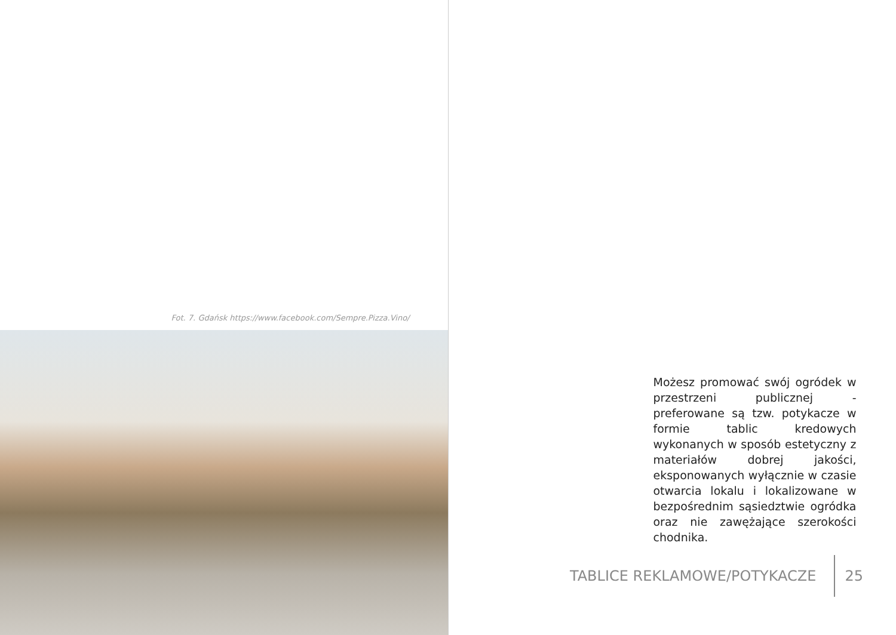Fot. 7. Gdańsk https://www.facebook.com/Sempre.Pizza.Vino/
Możesz promować swój ogródek w przestrzeni publicznej - preferowane są tzw. potykacze w formie tablic kredowych wykonanych w sposób estetyczny z materiałów dobrej jakości, eksponowanych wyłącznie w czasie otwarcia lokalu i lokalizowane w bezpośrednim sąsiedztwie ogródka oraz nie zawężające szerokości chodnika.
TABLICE REKLAMOWE/POTYKACZE 25